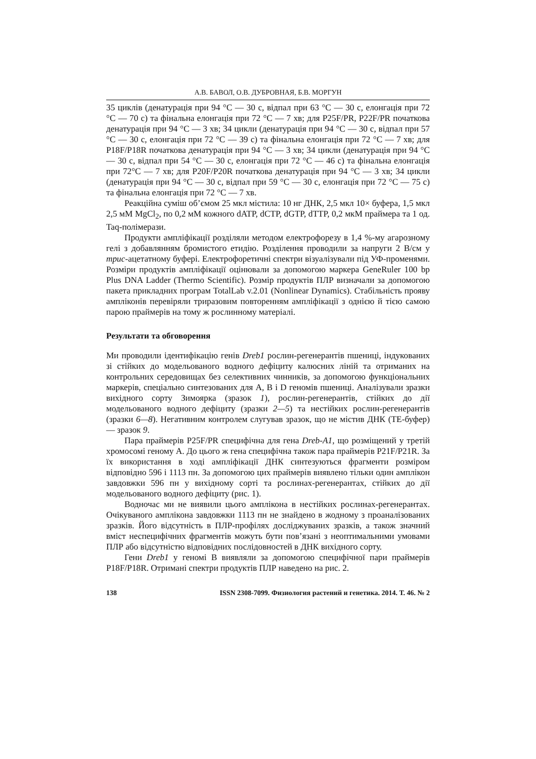А.В. БАВОЛ, О.В. ДУБРОВНАЯ, Б.В. МОРГУН
35 циклів (денатурація при 94 °C — 30 с, відпал при 63 °C — 30 с, елонгація при 72 °C — 70 с) та фінальна елонгація при 72 °C — 7 хв; для P25F/PR, P22F/PR початкова денатурація при 94 °C — 3 хв; 34 цикли (денатурація при 94 °C — 30 с, відпал при 57 °C — 30 с, елонгація при 72 °C — 39 с) та фінальна елонгація при 72 °C — 7 хв; для P18F/P18R початкова денатурація при 94 °C — 3 хв; 34 цикли (денатурація при 94 °C — 30 с, відпал при 54 °C — 30 с, елонгація при 72 °C — 46 с) та фінальна елонгація при 72°C — 7 хв; для P20F/P20R початкова денатурація при 94 °C — 3 хв; 34 цикли (денатурація при 94 °C — 30 с, відпал при 59 °C — 30 с, елонгація при 72 °C — 75 с) та фінальна елонгація при 72 °C — 7 хв.
Реакційна суміш об’ємом 25 мкл містила: 10 нг ДНК, 2,5 мкл 10× буфера, 1,5 мкл 2,5 мМ MgCl<sub>2</sub>, по 0,2 мМ кожного dATP, dCTP, dGTP, dTTP, 0,2 мкМ праймера та 1 од. Taq-полімерази.
Продукти ампліфікації розділяли методом електрофорезу в 1,4 %-му агарозному гелі з добавлянням бромистого етидію. Розділення проводили за напруги 2 В/см у трис-ацетатному буфері. Електрофоретичні спектри візуалізували під УФ-променями. Розміри продуктів ампліфікації оцінювали за допомогою маркера GeneRuler 100 bp Plus DNA Ladder (Thermo Scientific). Розмір продуктів ПЛР визначали за допомогою пакета прикладних програм TotalLab v.2.01 (Nonlinear Dynamics). Стабільність прояву ампліконів перевіряли триразовим повторенням ампліфікації з однією й тією самою парою праймерів на тому ж рослинному матеріалі.
Результати та обговорення
Ми проводили ідентифікацію генів Dreb1 рослин-регенерантів пшениці, індукованих зі стійких до модельованого водного дефіциту калюсних ліній та отриманих на контрольних середовищах без селективних чинників, за допомогою функціональних маркерів, спеціально синтезованих для A, B і D геномів пшениці. Аналізували зразки вихідного сорту Зимоярка (зразок 1), рослин-регенерантів, стійких до дії модельованого водного дефіциту (зразки 2—5) та нестійких рослин-регенерантів (зразки 6—8). Негативним контролем слугував зразок, що не містив ДНК (ТЕ-буфер) — зразок 9.
Пара праймерів P25F/PR специфічна для гена Dreb-A1, що розміщений у третій хромосомі геному А. До цього ж гена специфічна також пара праймерів P21F/P21R. За їх використання в ході ампліфікації ДНК синтезуються фрагменти розміром відповідно 596 і 1113 пн. За допомогою цих праймерів виявлено тільки один амплікон завдовжки 596 пн у вихідному сорті та рослинах-регенерантах, стійких до дії модельованого водного дефіциту (рис. 1).
Водночас ми не виявили цього амплікона в нестійких рослинах-регенерантах. Очікуваного амплікона завдовжки 1113 пн не знайдено в жодному з проаналізованих зразків. Його відсутність в ПЛР-профілях досліджуваних зразків, а також значний вміст неспецифічних фрагментів можуть бути пов’язані з неоптимальними умовами ПЛР або відсутністю відповідних послідовностей в ДНК вихідного сорту.
Гени Dreb1 у геномі В виявляли за допомогою специфічної пари праймерів P18F/P18R. Отримані спектри продуктів ПЛР наведено на рис. 2.
138 ISSN 2308-7099. Физиология растений и генетика. 2014. Т. 46. № 2